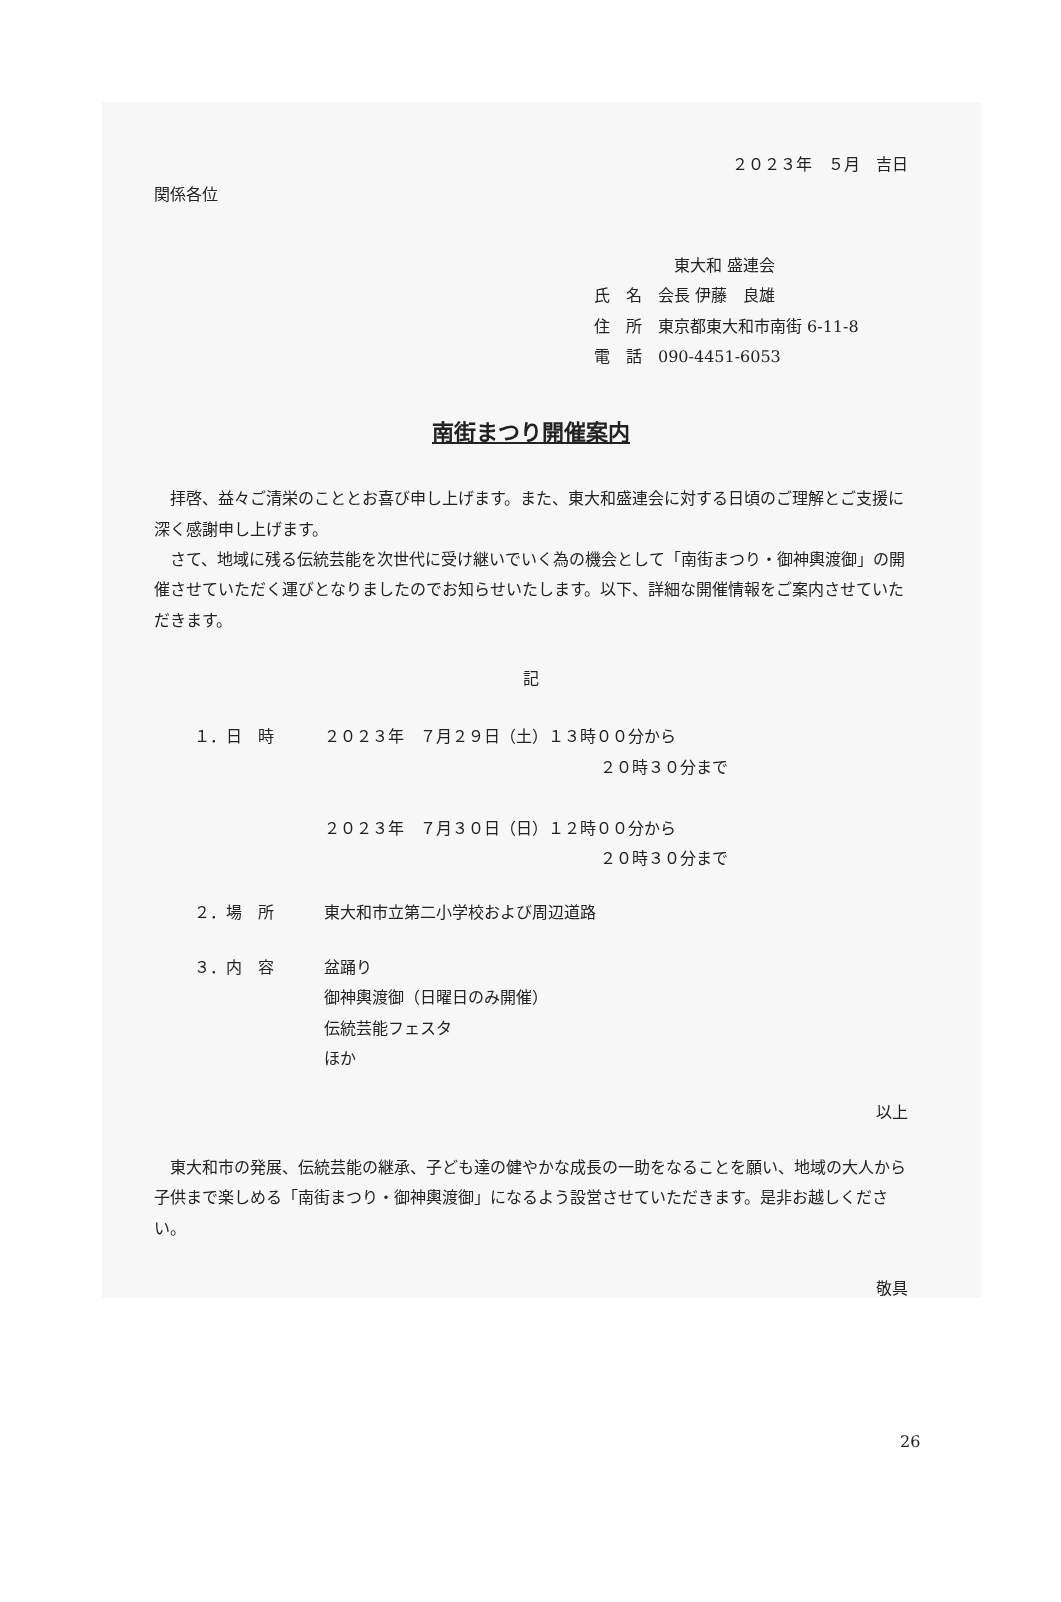２０２３年　５月　吉日
関係各位
東大和 盛連会
氏　名　会長 伊藤　良雄
住　所　東京都東大和市南街 6-11-8
電　話　090-4451-6053
南街まつり開催案内
拝啓、益々ご清栄のこととお喜び申し上げます。また、東大和盛連会に対する日頃のご理解とご支援に深く感謝申し上げます。
さて、地域に残る伝統芸能を次世代に受け継いでいく為の機会として「南街まつり・御神輿渡御」の開催させていただく運びとなりましたのでお知らせいたします。以下、詳細な開催情報をご案内させていただきます。
記
１．日　時 ２０２３年　７月２９日（土）１３時００分から
２０時３０分まで
２０２３年　７月３０日（日）１２時００分から
２０時３０分まで
２．場　所 東大和市立第二小学校および周辺道路
３．内　容 盆踊り
御神輿渡御（日曜日のみ開催）
伝統芸能フェスタ
ほか
以上
東大和市の発展、伝統芸能の継承、子ども達の健やかな成長の一助をなることを願い、地域の大人から子供まで楽しめる「南街まつり・御神輿渡御」になるよう設営させていただきます。是非お越しください。
敬具
26